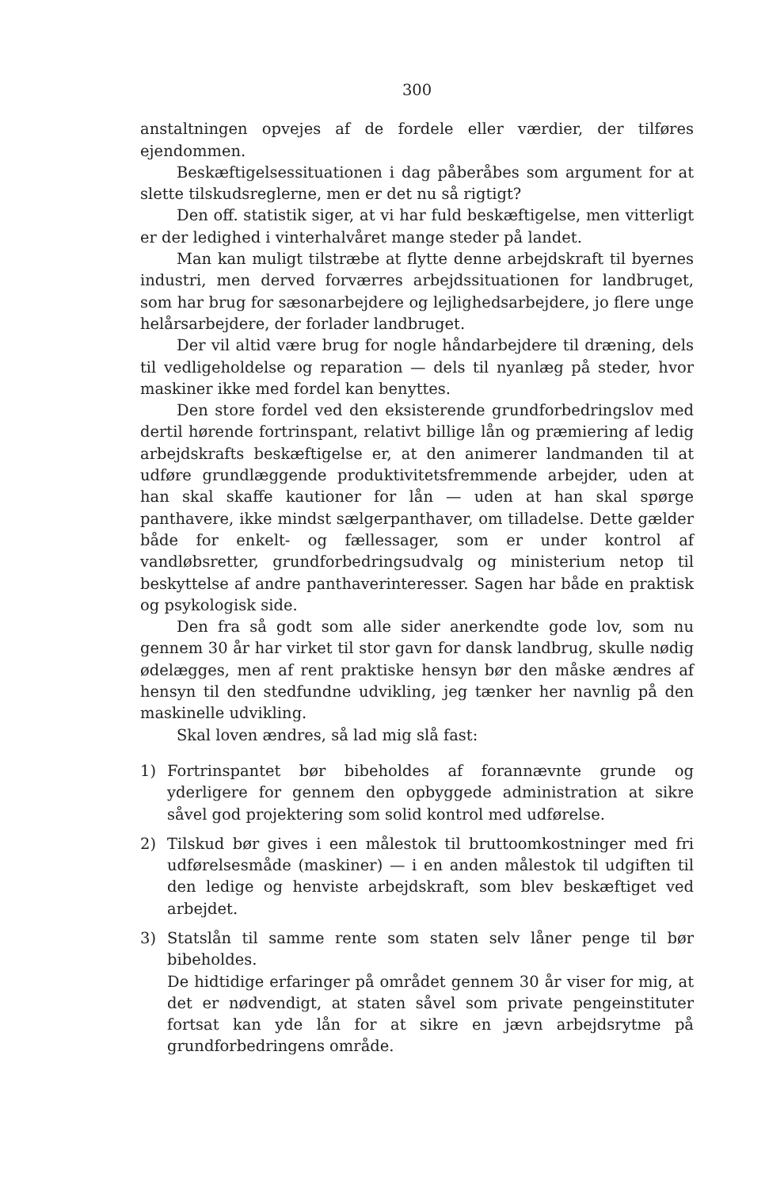300
anstaltningen opvejes af de fordele eller værdier, der tilføres ejendommen.
Beskæftigelsessituationen i dag påberåbes som argument for at slette tilskudsreglerne, men er det nu så rigtigt?
Den off. statistik siger, at vi har fuld beskæftigelse, men vitterligt er der ledighed i vinterhalvåret mange steder på landet.
Man kan muligt tilstræbe at flytte denne arbejdskraft til byernes industri, men derved forværres arbejdssituationen for landbruget, som har brug for sæsonarbejdere og lejlighedsarbejdere, jo flere unge helårsarbejdere, der forlader landbruget.
Der vil altid være brug for nogle håndarbejdere til dræning, dels til vedligeholdelse og reparation — dels til nyanlæg på steder, hvor maskiner ikke med fordel kan benyttes.
Den store fordel ved den eksisterende grundforbedringslov med dertil hørende fortrinspant, relativt billige lån og præmiering af ledig arbejdskrafts beskæftigelse er, at den animerer landmanden til at udføre grundlæggende produktivitetsfremmende arbejder, uden at han skal skaffe kautioner for lån — uden at han skal spørge panthavere, ikke mindst sælgerpanthaver, om tilladelse. Dette gælder både for enkelt- og fællessager, som er under kontrol af vandløbsretter, grundforbedringsudvalg og ministerium netop til beskyttelse af andre panthaverinteresser. Sagen har både en praktisk og psykologisk side.
Den fra så godt som alle sider anerkendte gode lov, som nu gennem 30 år har virket til stor gavn for dansk landbrug, skulle nødig ødelægges, men af rent praktiske hensyn bør den måske ændres af hensyn til den stedfundne udvikling, jeg tænker her navnlig på den maskinelle udvikling.
Skal loven ændres, så lad mig slå fast:
1) Fortrinspantet bør bibeholdes af forannævnte grunde og yderligere for gennem den opbyggede administration at sikre såvel god projektering som solid kontrol med udførelse.
2) Tilskud bør gives i een målestok til bruttoomkostninger med fri udførelsesmåde (maskiner) — i en anden målestok til udgiften til den ledige og henviste arbejdskraft, som blev beskæftiget ved arbejdet.
3) Statslån til samme rente som staten selv låner penge til bør bibeholdes.
De hidtidige erfaringer på området gennem 30 år viser for mig, at det er nødvendigt, at staten såvel som private pengeinstituter fortsat kan yde lån for at sikre en jævn arbejdsrytme på grundforbedringens område.